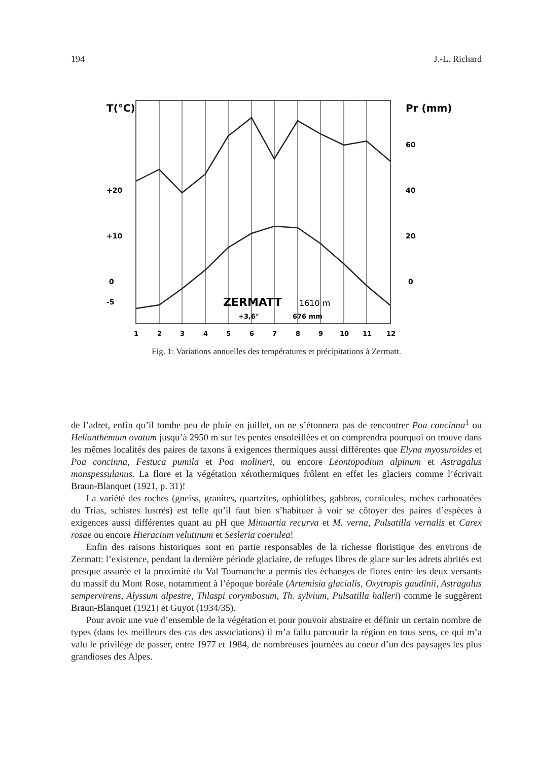194 J.-L. Richard
T(°C)
Pr (mm)
+20
+10
0
-5
60
40
20
0
ZERMATT
1610 m
+3,6°
676 mm
1
2
3
4
5
6
7
8
9
10
11
12
Fig. 1: Variations annuelles des températures et précipitations à Zermatt.
de l’adret, enfin qu’il tombe peu de pluie en juillet, on ne s’étonnera pas de rencontrer Poa concinna<sup>1</sup> ou Helianthemum ovatum jusqu’à 2950 m sur les pentes ensoleillées et on comprendra pourquoi on trouve dans les mêmes localités des paires de taxons à exigences thermiques aussi différentes que Elyna myosuroides et Poa concinna, Festuca pumila et Poa molineri, ou encore Leontopodium alpinum et Astragalus monspessulanus. La flore et la végétation xérothermiques frôlent en effet les glaciers comme l’écrivait Braun-Blanquet (1921, p. 31)!
La variété des roches (gneiss, granites, quartzites, ophiolithes, gabbros, cornicules, roches carbonatées du Trias, schistes lustrés) est telle qu’il faut bien s’habituer à voir se côtoyer des paires d’espèces à exigences aussi différentes quant au pH que Minuartia recurva et M. verna, Pulsatilla vernalis et Carex rosae ou encore Hieracium velutinum et Sesleria coerulea!
Enfin des raisons historiques sont en partie responsables de la richesse floristique des environs de Zermatt: l’existence, pendant la dernière période glaciaire, de refuges libres de glace sur les adrets abrités est presque assurée et la proximité du Val Tournanche a permis des échanges de flores entre les deux versants du massif du Mont Rose, notamment à l’époque boréale (Artemisia glacialis, Oxytropis gaudinii, Astragalus sempervirens, Alyssum alpestre, Thlaspi corymbosum, Th. sylvium, Pulsatilla halleri) comme le suggèrent Braun-Blanquet (1921) et Guyot (1934/35).
Pour avoir une vue d’ensemble de la végétation et pour pouvoir abstraire et définir un certain nombre de types (dans les meilleurs des cas des associations) il m’a fallu parcourir la région en tous sens, ce qui m’a valu le privilège de passer, entre 1977 et 1984, de nombreuses journées au coeur d’un des paysages les plus grandioses des Alpes.